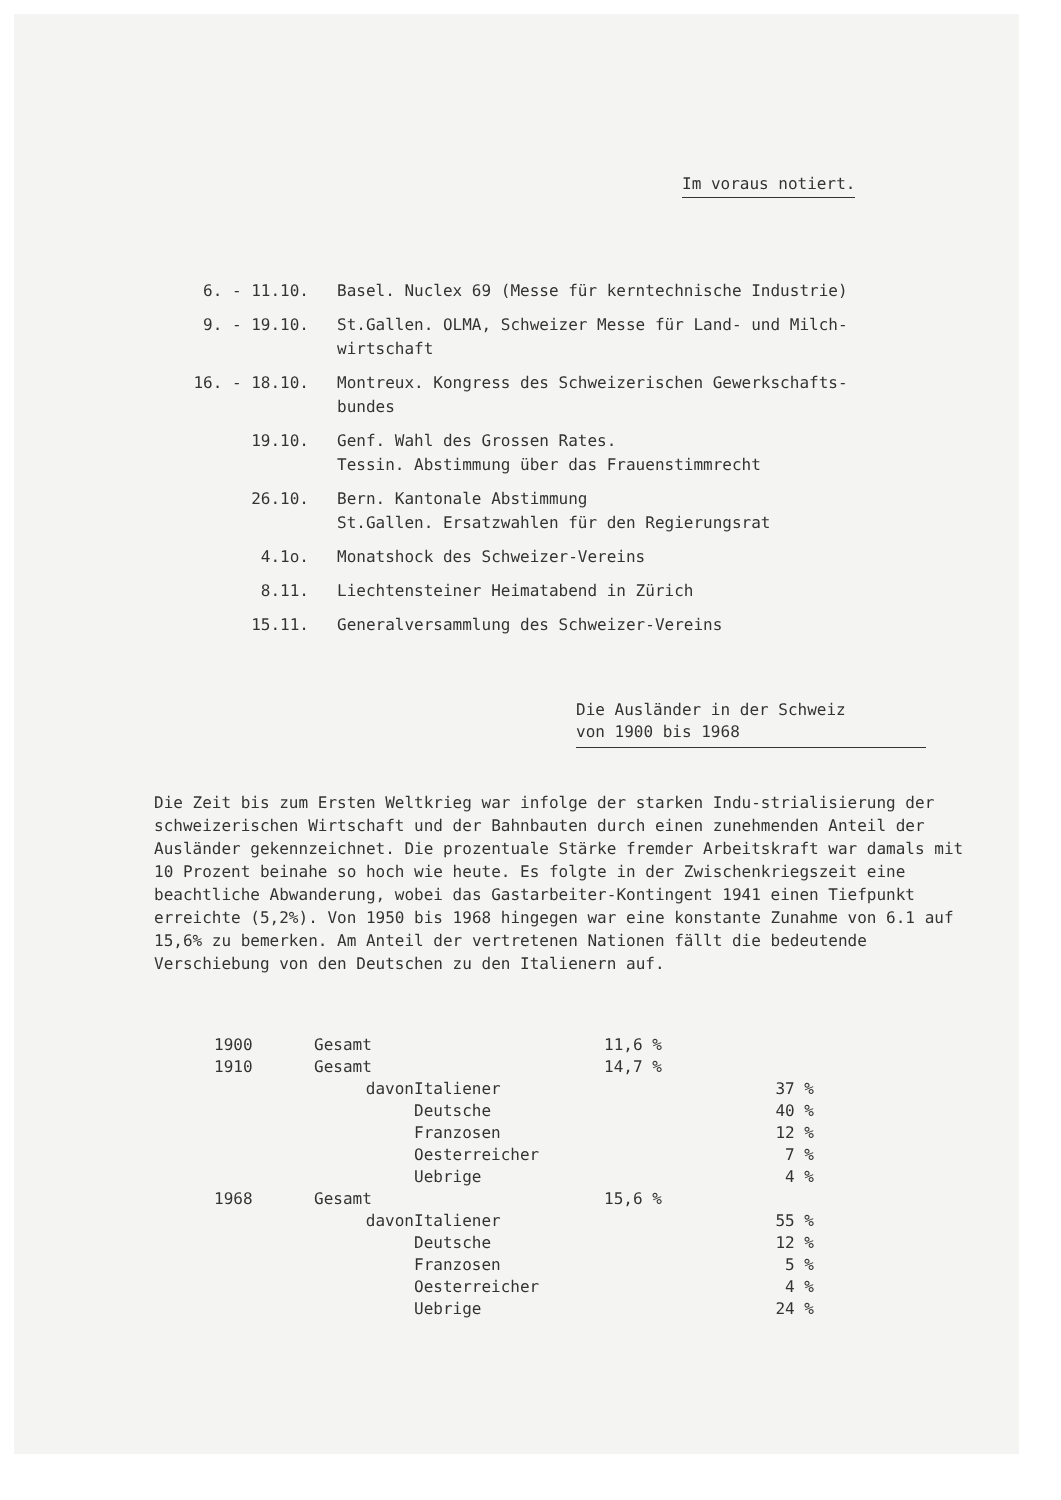Im voraus notiert.
| 6. - 11.10. | Basel. Nuclex 69 (Messe für kerntechnische Industrie) |
| 9. - 19.10. | St.Gallen. OLMA, Schweizer Messe für Land- und Milch- wirtschaft |
| 16. - 18.10. | Montreux. Kongress des Schweizerischen Gewerkschafts- bundes |
| 19.10. | Genf. Wahl des Grossen Rates. Tessin. Abstimmung über das Frauenstimmrecht |
| 26.10. | Bern. Kantonale Abstimmung St.Gallen. Ersatzwahlen für den Regierungsrat |
| 4.1o. | Monatshock des Schweizer-Vereins |
| 8.11. | Liechtensteiner Heimatabend in Zürich |
| 15.11. | Generalversammlung des Schweizer-Vereins |
Die Ausländer in der Schweiz
von 1900 bis 1968
Die Zeit bis zum Ersten Weltkrieg war infolge der starken Indu-strialisierung der schweizerischen Wirtschaft und der Bahnbauten durch einen zunehmenden Anteil der Ausländer gekennzeichnet. Die prozentuale Stärke fremder Arbeitskraft war damals mit 10 Prozent beinahe so hoch wie heute. Es folgte in der Zwischenkriegszeit eine beachtliche Abwanderung, wobei das Gastarbeiter-Kontingent 1941 einen Tiefpunkt erreichte (5,2%). Von 1950 bis 1968 hingegen war eine konstante Zunahme von 6.1 auf 15,6% zu bemerken. Am Anteil der vertretenen Nationen fällt die bedeutende Verschiebung von den Deutschen zu den Italienern auf.
| 1900 | Gesamt | | 11,6 % | |
| 1910 | Gesamt | | 14,7 % | |
| | davon | Italiener | | 37 % |
| | | Deutsche | | 40 % |
| | | Franzosen | | 12 % |
| | | Oesterreicher | | 7 % |
| | | Uebrige | | 4 % |
| 1968 | Gesamt | | 15,6 % | |
| | davon | Italiener | | 55 % |
| | | Deutsche | | 12 % |
| | | Franzosen | | 5 % |
| | | Oesterreicher | | 4 % |
| | | Uebrige | | 24 % |